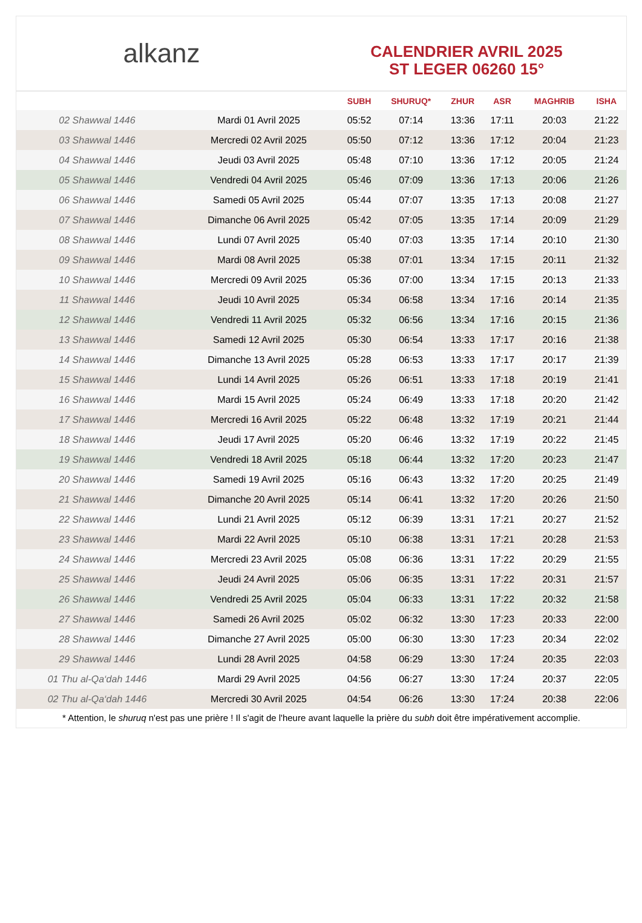alkanz
CALENDRIER AVRIL 2025
ST LEGER 06260 15°
| | | SUBH | SHURUQ* | ZHUR | ASR | MAGHRIB | ISHA |
| --- | --- | --- | --- | --- | --- | --- | --- |
| 02 Shawwal 1446 | Mardi 01 Avril 2025 | 05:52 | 07:14 | 13:36 | 17:11 | 20:03 | 21:22 |
| 03 Shawwal 1446 | Mercredi 02 Avril 2025 | 05:50 | 07:12 | 13:36 | 17:12 | 20:04 | 21:23 |
| 04 Shawwal 1446 | Jeudi 03 Avril 2025 | 05:48 | 07:10 | 13:36 | 17:12 | 20:05 | 21:24 |
| 05 Shawwal 1446 | Vendredi 04 Avril 2025 | 05:46 | 07:09 | 13:36 | 17:13 | 20:06 | 21:26 |
| 06 Shawwal 1446 | Samedi 05 Avril 2025 | 05:44 | 07:07 | 13:35 | 17:13 | 20:08 | 21:27 |
| 07 Shawwal 1446 | Dimanche 06 Avril 2025 | 05:42 | 07:05 | 13:35 | 17:14 | 20:09 | 21:29 |
| 08 Shawwal 1446 | Lundi 07 Avril 2025 | 05:40 | 07:03 | 13:35 | 17:14 | 20:10 | 21:30 |
| 09 Shawwal 1446 | Mardi 08 Avril 2025 | 05:38 | 07:01 | 13:34 | 17:15 | 20:11 | 21:32 |
| 10 Shawwal 1446 | Mercredi 09 Avril 2025 | 05:36 | 07:00 | 13:34 | 17:15 | 20:13 | 21:33 |
| 11 Shawwal 1446 | Jeudi 10 Avril 2025 | 05:34 | 06:58 | 13:34 | 17:16 | 20:14 | 21:35 |
| 12 Shawwal 1446 | Vendredi 11 Avril 2025 | 05:32 | 06:56 | 13:34 | 17:16 | 20:15 | 21:36 |
| 13 Shawwal 1446 | Samedi 12 Avril 2025 | 05:30 | 06:54 | 13:33 | 17:17 | 20:16 | 21:38 |
| 14 Shawwal 1446 | Dimanche 13 Avril 2025 | 05:28 | 06:53 | 13:33 | 17:17 | 20:17 | 21:39 |
| 15 Shawwal 1446 | Lundi 14 Avril 2025 | 05:26 | 06:51 | 13:33 | 17:18 | 20:19 | 21:41 |
| 16 Shawwal 1446 | Mardi 15 Avril 2025 | 05:24 | 06:49 | 13:33 | 17:18 | 20:20 | 21:42 |
| 17 Shawwal 1446 | Mercredi 16 Avril 2025 | 05:22 | 06:48 | 13:32 | 17:19 | 20:21 | 21:44 |
| 18 Shawwal 1446 | Jeudi 17 Avril 2025 | 05:20 | 06:46 | 13:32 | 17:19 | 20:22 | 21:45 |
| 19 Shawwal 1446 | Vendredi 18 Avril 2025 | 05:18 | 06:44 | 13:32 | 17:20 | 20:23 | 21:47 |
| 20 Shawwal 1446 | Samedi 19 Avril 2025 | 05:16 | 06:43 | 13:32 | 17:20 | 20:25 | 21:49 |
| 21 Shawwal 1446 | Dimanche 20 Avril 2025 | 05:14 | 06:41 | 13:32 | 17:20 | 20:26 | 21:50 |
| 22 Shawwal 1446 | Lundi 21 Avril 2025 | 05:12 | 06:39 | 13:31 | 17:21 | 20:27 | 21:52 |
| 23 Shawwal 1446 | Mardi 22 Avril 2025 | 05:10 | 06:38 | 13:31 | 17:21 | 20:28 | 21:53 |
| 24 Shawwal 1446 | Mercredi 23 Avril 2025 | 05:08 | 06:36 | 13:31 | 17:22 | 20:29 | 21:55 |
| 25 Shawwal 1446 | Jeudi 24 Avril 2025 | 05:06 | 06:35 | 13:31 | 17:22 | 20:31 | 21:57 |
| 26 Shawwal 1446 | Vendredi 25 Avril 2025 | 05:04 | 06:33 | 13:31 | 17:22 | 20:32 | 21:58 |
| 27 Shawwal 1446 | Samedi 26 Avril 2025 | 05:02 | 06:32 | 13:30 | 17:23 | 20:33 | 22:00 |
| 28 Shawwal 1446 | Dimanche 27 Avril 2025 | 05:00 | 06:30 | 13:30 | 17:23 | 20:34 | 22:02 |
| 29 Shawwal 1446 | Lundi 28 Avril 2025 | 04:58 | 06:29 | 13:30 | 17:24 | 20:35 | 22:03 |
| 01 Thu al-Qa‘dah 1446 | Mardi 29 Avril 2025 | 04:56 | 06:27 | 13:30 | 17:24 | 20:37 | 22:05 |
| 02 Thu al-Qa‘dah 1446 | Mercredi 30 Avril 2025 | 04:54 | 06:26 | 13:30 | 17:24 | 20:38 | 22:06 |
* Attention, le shuruq n'est pas une prière ! Il s'agit de l'heure avant laquelle la prière du subh doit être impérativement accomplie.